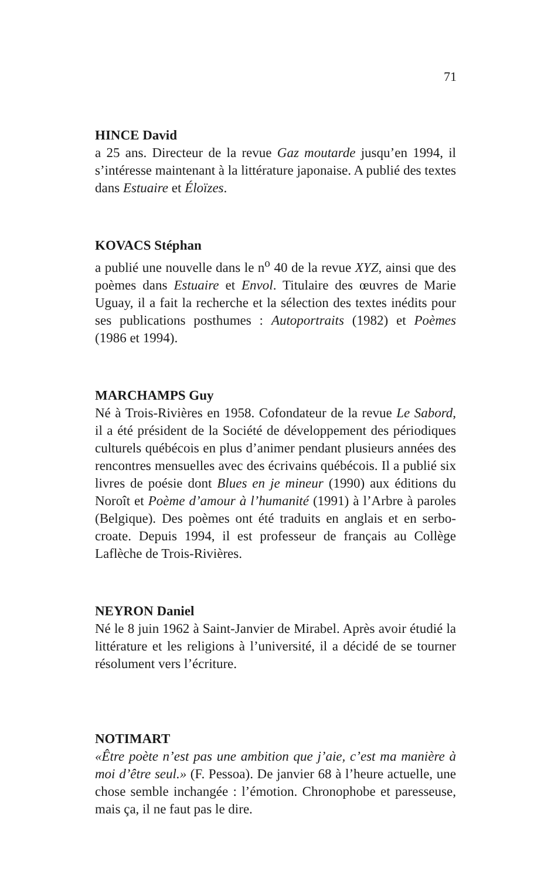71
HINCE David
a 25 ans. Directeur de la revue Gaz moutarde jusqu’en 1994, il s’intéresse maintenant à la littérature japonaise. A publié des textes dans Estuaire et Éloïzes.
KOVACS Stéphan
a publié une nouvelle dans le n<sup>o</sup> 40 de la revue XYZ, ainsi que des poèmes dans Estuaire et Envol. Titulaire des œuvres de Marie Uguay, il a fait la recherche et la sélection des textes inédits pour ses publications posthumes : Autoportraits (1982) et Poèmes (1986 et 1994).
MARCHAMPS Guy
Né à Trois-Rivières en 1958. Cofondateur de la revue Le Sabord, il a été président de la Société de développement des périodiques culturels québécois en plus d’animer pendant plusieurs années des rencontres mensuelles avec des écrivains québécois. Il a publié six livres de poésie dont Blues en je mineur (1990) aux éditions du Noroît et Poème d’amour à l’humanité (1991) à l’Arbre à paroles (Belgique). Des poèmes ont été traduits en anglais et en serbo-croate. Depuis 1994, il est professeur de français au Collège Laflèche de Trois-Rivières.
NEYRON Daniel
Né le 8 juin 1962 à Saint-Janvier de Mirabel. Après avoir étudié la littérature et les religions à l’université, il a décidé de se tourner résolument vers l’écriture.
NOTIMART
«Être poète n’est pas une ambition que j’aie, c’est ma manière à moi d’être seul.» (F. Pessoa). De janvier 68 à l’heure actuelle, une chose semble inchangée : l’émotion. Chronophobe et paresseuse, mais ça, il ne faut pas le dire.